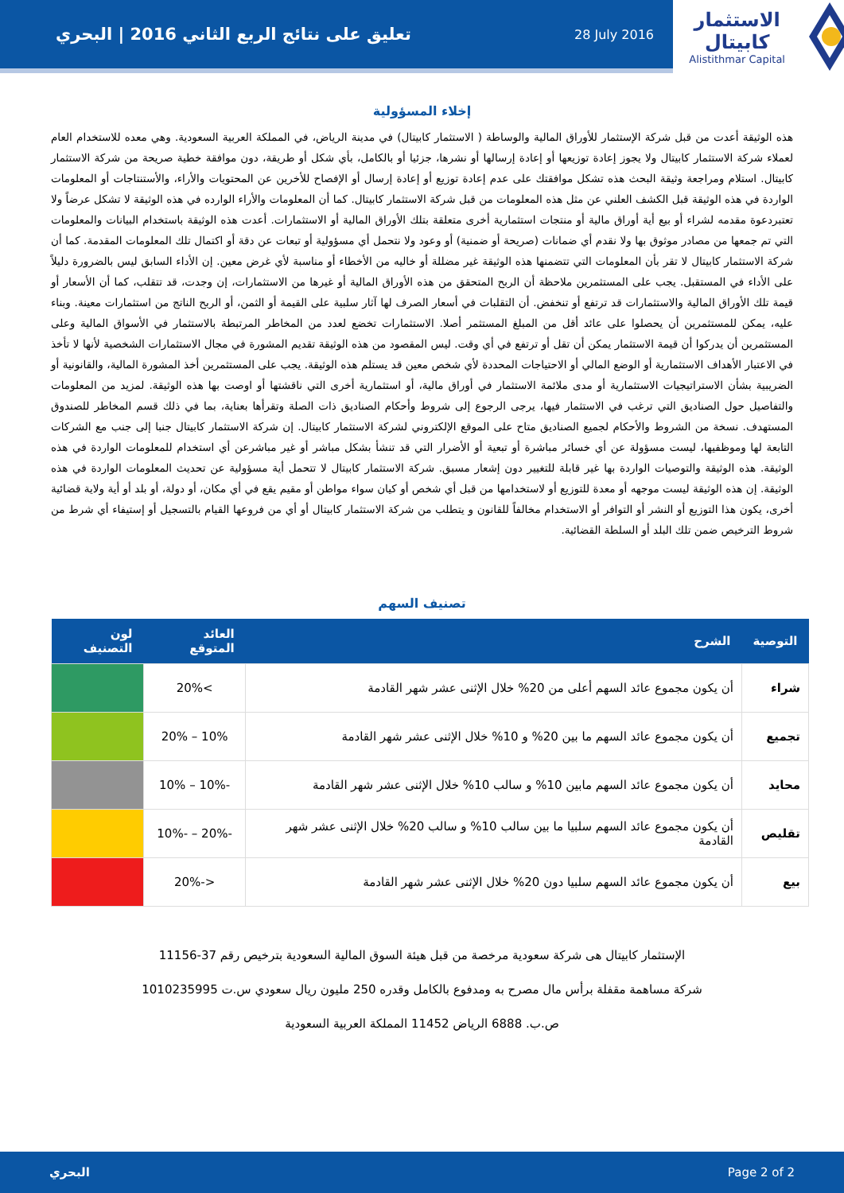تعليق على نتائج الربع الثاني 2016 | البحري 28 July 2016
الاستثمار كابيتال
Alistithmar Capital
إخلاء المسؤولية
هذه الوثيقة أعدت من قبل شركة الإستثمار للأوراق المالية والوساطة ( الاستثمار كابيتال) في مدينة الرياض، في المملكة العربية السعودية. وهي معده للاستخدام العام لعملاء شركة الاستثمار كابيتال ولا يجوز إعادة توزيعها أو إعادة إرسالها أو نشرها، جزئيا أو بالكامل، بأي شكل أو طريقة، دون موافقة خطية صريحة من شركة الاستثمار كابيتال. استلام ومراجعة وثيقة البحث هذه تشكل موافقتك على عدم إعادة توزيع أو إعادة إرسال أو الإفصاح للأخرين عن المحتويات والأراء، والأستنتاجات أو المعلومات الواردة في هذه الوثيقة قبل الكشف العلني عن مثل هذه المعلومات من قبل شركة الاستثمار كابيتال. كما أن المعلومات والأراء الوارده في هذه الوثيقة لا تشكل عرضاً ولا تعتبردعوة مقدمه لشراء أو بيع أية أوراق مالية أو منتجات استثمارية أخرى متعلقة بتلك الأوراق المالية أو الاستثمارات. أعدت هذه الوثيقة باستخدام البيانات والمعلومات التي تم جمعها من مصادر موثوق بها ولا نقدم أي ضمانات (صريحة أو ضمنية) أو وعود ولا نتحمل أي مسؤولية أو تبعات عن دقة أو اكتمال تلك المعلومات المقدمة. كما أن شركة الاستثمار كابيتال لا تقر بأن المعلومات التي تتضمنها هذه الوثيقة غير مضللة أو خاليه من الأخطاء أو مناسبة لأي غرض معين. إن الأداء السابق ليس بالضرورة دليلاً على الأداء في المستقبل. يجب على المستثمرين ملاحظة أن الربح المتحقق من هذه الأوراق المالية أو غيرها من الاستثمارات، إن وجدت، قد تتقلب، كما أن الأسعار أو قيمة تلك الأوراق المالية والاستثمارات قد ترتفع أو تنخفض. أن التقلبات في أسعار الصرف لها آثار سلبية على القيمة أو الثمن، أو الربح الناتج من استثمارات معينة. وبناء عليه، يمكن للمستثمرين أن يحصلوا على عائد أقل من المبلغ المستثمر أصلا. الاستثمارات تخضع لعدد من المخاطر المرتبطة بالاستثمار في الأسواق المالية وعلى المستثمرين أن يدركوا أن قيمة الاستثمار يمكن أن تقل أو ترتفع في أي وقت. ليس المقصود من هذه الوثيقة تقديم المشورة في مجال الاستثمارات الشخصية لأنها لا تأخذ في الاعتبار الأهداف الاستثمارية أو الوضع المالي أو الاحتياجات المحددة لأي شخص معين قد يستلم هذه الوثيقة. يجب على المستثمرين أخذ المشورة المالية، والقانونية أو الضريبية بشأن الاستراتيجيات الاستثمارية أو مدى ملائمة الاستثمار في أوراق مالية، أو استثمارية أخرى التي ناقشتها أو اوصت بها هذه الوثيقة. لمزيد من المعلومات والتفاصيل حول الصناديق التي ترغب في الاستثمار فيها، يرجى الرجوع إلى شروط وأحكام الصناديق ذات الصلة وتقرأها بعناية، بما في ذلك قسم المخاطر للصندوق المستهدف. نسخة من الشروط والأحكام لجميع الصناديق متاح على الموقع الإلكتروني لشركة الاستثمار كابيتال. إن شركة الاستثمار كابيتال جنبا إلى جنب مع الشركات التابعة لها وموظفيها، ليست مسؤولة عن أي خسائر مباشرة أو تبعية أو الأضرار التي قد تنشأ بشكل مباشر أو غير مباشرعن أي استخدام للمعلومات الواردة في هذه الوثيقة. هذه الوثيقة والتوصيات الواردة بها غير قابلة للتغيير دون إشعار مسبق. شركة الاستثمار كابيتال لا تتحمل أية مسؤولية عن تحديث المعلومات الواردة في هذه الوثيقة. إن هذه الوثيقة ليست موجهه أو معدة للتوزيع أو لاستخدامها من قبل أي شخص أو كيان سواء مواطن أو مقيم يقع في أي مكان، أو دولة، أو بلد أو أية ولاية قضائية أخرى، يكون هذا التوزيع أو النشر أو التوافر أو الاستخدام مخالفاً للقانون و يتطلب من شركة الاستثمار كابيتال أو أي من فروعها القيام بالتسجيل أو إستيفاء أي شرط من شروط الترخيص ضمن تلك البلد أو السلطة القضائية.
تصنيف السهم
| التوصية | الشرح | العائد المتوقع | لون التصنيف |
| --- | --- | --- | --- |
| شراء | أن يكون مجموع عائد السهم أعلى من 20% خلال الإثنى عشر شهر القادمة | >20% | |
| تجميع | أن يكون مجموع عائد السهم ما بين 20% و 10% خلال الإثنى عشر شهر القادمة | 10% – 20% | |
| محايد | أن يكون مجموع عائد السهم مابين 10% و سالب 10% خلال الإثنى عشر شهر القادمة | -10% – 10% | |
| تقليص | أن يكون مجموع عائد السهم سلبيا ما بين سالب 10% و سالب 20% خلال الإثنى عشر شهر القادمة | -20% – -10% | |
| بيع | أن يكون مجموع عائد السهم سلبيا دون 20% خلال الإثنى عشر شهر القادمة | <-20% | |
الإستثمار كابيتال هى شركة سعودية مرخصة من قبل هيئة السوق المالية السعودية بترخيص رقم 37-11156
شركة مساهمة مقفلة برأس مال مصرح به ومدفوع بالكامل وقدره 250 مليون ريال سعودي س.ت 1010235995
ص.ب. 6888 الرياض 11452 المملكة العربية السعودية
البحري Page 2 of 2